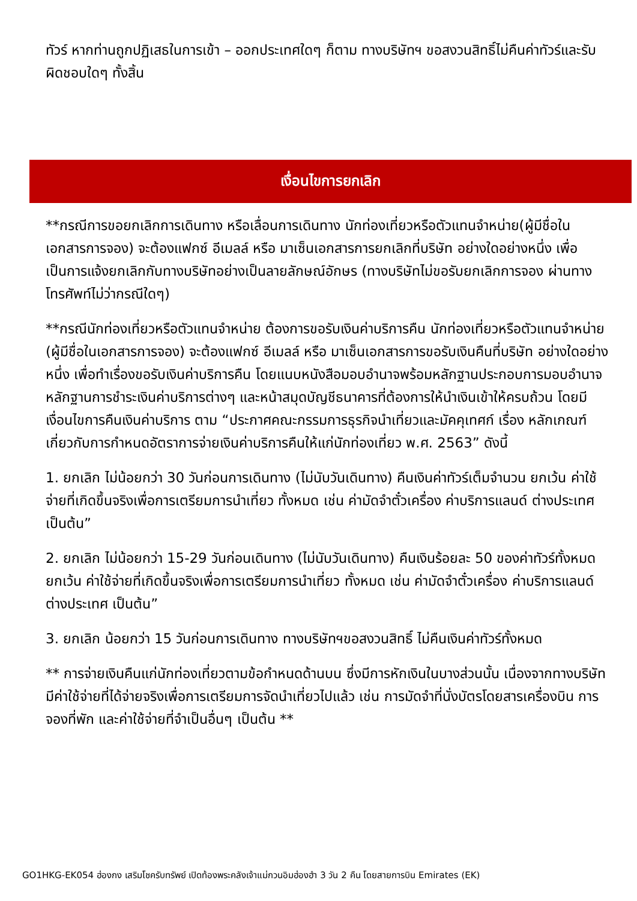ทัวร์ หากท่านถูกปฏิเสธในการเข้า – ออกประเทศใดๆ ก็ตาม ทางบริษัทฯ ขอสงวนสิทธิ์ไม่คืนค่าทัวร์และรับผิดชอบใดๆ ทั้งสิ้น
เงื่อนไขการยกเลิก
**กรณีการขอยกเลิกการเดินทาง หรือเลื่อนการเดินทาง นักท่องเที่ยวหรือตัวแทนจำหน่าย(ผู้มีชื่อในเอกสารการจอง) จะต้องแฟกซ์ อีเมลล์ หรือ มาเซ็นเอกสารการยกเลิกที่บริษัท อย่างใดอย่างหนึ่ง เพื่อเป็นการแจ้งยกเลิกกับทางบริษัทอย่างเป็นลายลักษณ์อักษร (ทางบริษัทไม่ขอรับยกเลิกการจอง ผ่านทางโทรศัพท์ไม่ว่ากรณีใดๆ)
**กรณีนักท่องเที่ยวหรือตัวแทนจำหน่าย ต้องการขอรับเงินค่าบริการคืน นักท่องเที่ยวหรือตัวแทนจำหน่าย (ผู้มีชื่อในเอกสารการจอง) จะต้องแฟกซ์ อีเมลล์ หรือ มาเซ็นเอกสารการขอรับเงินคืนที่บริษัท อย่างใดอย่างหนึ่ง เพื่อทำเรื่องขอรับเงินค่าบริการคืน โดยแนบหนังสือมอบอำนาจพร้อมหลักฐานประกอบการมอบอำนาจ หลักฐานการชำระเงินค่าบริการต่างๆ และหน้าสมุดบัญชีธนาคารที่ต้องการให้นำเงินเข้าให้ครบถ้วน โดยมีเงื่อนไขการคืนเงินค่าบริการ ตาม “ประกาศคณะกรรมการธุรกิจนำเที่ยวและมัคคุเทศก์ เรื่อง หลักเกณฑ์เกี่ยวกับการกำหนดอัตราการจ่ายเงินค่าบริการคืนให้แก่นักท่องเที่ยว พ.ศ. 2563” ดังนี้
1. ยกเลิก ไม่น้อยกว่า 30 วันก่อนการเดินทาง (ไม่นับวันเดินทาง) คืนเงินค่าทัวร์เต็มจำนวน ยกเว้น ค่าใช้จ่ายที่เกิดขึ้นจริงเพื่อการเตรียมการนำเที่ยว ทั้งหมด เช่น ค่ามัดจำตั๋วเครื่อง ค่าบริการแลนด์ ต่างประเทศ เป็นต้น”
2. ยกเลิก ไม่น้อยกว่า 15-29 วันก่อนเดินทาง (ไม่นับวันเดินทาง) คืนเงินร้อยละ 50 ของค่าทัวร์ทั้งหมด ยกเว้น ค่าใช้จ่ายที่เกิดขึ้นจริงเพื่อการเตรียมการนำเที่ยว ทั้งหมด เช่น ค่ามัดจำตั๋วเครื่อง ค่าบริการแลนด์ ต่างประเทศ เป็นต้น”
3. ยกเลิก น้อยกว่า 15 วันก่อนการเดินทาง ทางบริษัทฯขอสงวนสิทธิ์ ไม่คืนเงินค่าทัวร์ทั้งหมด
** การจ่ายเงินคืนแก่นักท่องเที่ยวตามข้อกำหนดด้านบน ซึ่งมีการหักเงินในบางส่วนนั้น เนื่องจากทางบริษัทมีค่าใช้จ่ายที่ได้จ่ายจริงเพื่อการเตรียมการจัดนำเที่ยวไปแล้ว เช่น การมัดจำที่นั่งบัตรโดยสารเครื่องบิน การจองที่พัก และค่าใช้จ่ายที่จำเป็นอื่นๆ เป็นต้น **
GO1HKG-EK054 ฮ่องกง เสริมโชครับทรัพย์ เปิดท้องพระคลังเจ้าแม่กวนอิมฮ่องฮำ 3 วัน 2 คืน โดยสายการบิน Emirates (EK)